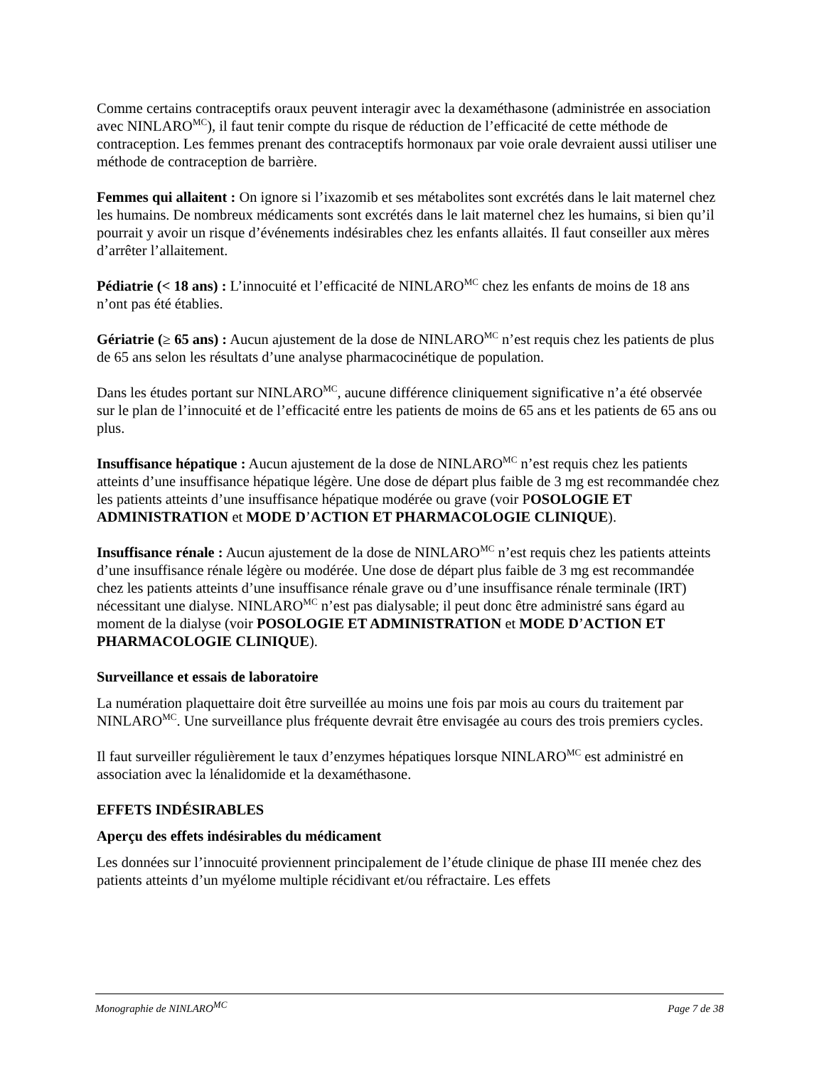Comme certains contraceptifs oraux peuvent interagir avec la dexaméthasone (administrée en association avec NINLARO<sup>MC</sup>), il faut tenir compte du risque de réduction de l’efficacité de cette méthode de contraception. Les femmes prenant des contraceptifs hormonaux par voie orale devraient aussi utiliser une méthode de contraception de barrière.
Femmes qui allaitent : On ignore si l’ixazomib et ses métabolites sont excrétés dans le lait maternel chez les humains. De nombreux médicaments sont excrétés dans le lait maternel chez les humains, si bien qu’il pourrait y avoir un risque d’événements indésirables chez les enfants allaités. Il faut conseiller aux mères d’arrêter l’allaitement.
Pédiatrie (< 18 ans) : L’innocuité et l’efficacité de NINLARO<sup>MC</sup> chez les enfants de moins de 18 ans n’ont pas été établies.
Gériatrie (≥ 65 ans) : Aucun ajustement de la dose de NINLARO<sup>MC</sup> n’est requis chez les patients de plus de 65 ans selon les résultats d’une analyse pharmacocinétique de population.
Dans les études portant sur NINLARO<sup>MC</sup>, aucune différence cliniquement significative n’a été observée sur le plan de l’innocuité et de l’efficacité entre les patients de moins de 65 ans et les patients de 65 ans ou plus.
Insuffisance hépatique : Aucun ajustement de la dose de NINLARO<sup>MC</sup> n’est requis chez les patients atteints d’une insuffisance hépatique légère. Une dose de départ plus faible de 3 mg est recommandée chez les patients atteints d’une insuffisance hépatique modérée ou grave (voir POSOLOGIE ET ADMINISTRATION et MODE D’ACTION ET PHARMACOLOGIE CLINIQUE).
Insuffisance rénale : Aucun ajustement de la dose de NINLARO<sup>MC</sup> n’est requis chez les patients atteints d’une insuffisance rénale légère ou modérée. Une dose de départ plus faible de 3 mg est recommandée chez les patients atteints d’une insuffisance rénale grave ou d’une insuffisance rénale terminale (IRT) nécessitant une dialyse. NINLARO<sup>MC</sup> n’est pas dialysable; il peut donc être administré sans égard au moment de la dialyse (voir POSOLOGIE ET ADMINISTRATION et MODE D’ACTION ET PHARMACOLOGIE CLINIQUE).
Surveillance et essais de laboratoire
La numération plaquettaire doit être surveillée au moins une fois par mois au cours du traitement par NINLARO<sup>MC</sup>. Une surveillance plus fréquente devrait être envisagée au cours des trois premiers cycles.
Il faut surveiller régulièrement le taux d’enzymes hépatiques lorsque NINLARO<sup>MC</sup> est administré en association avec la lénalidomide et la dexaméthasone.
EFFETS INDÉSIRABLES
Aperçu des effets indésirables du médicament
Les données sur l’innocuité proviennent principalement de l’étude clinique de phase III menée chez des patients atteints d’un myélome multiple récidivant et/ou réfractaire. Les effets
Monographie de NINLARO<sup>MC</sup> Page 7 de 38